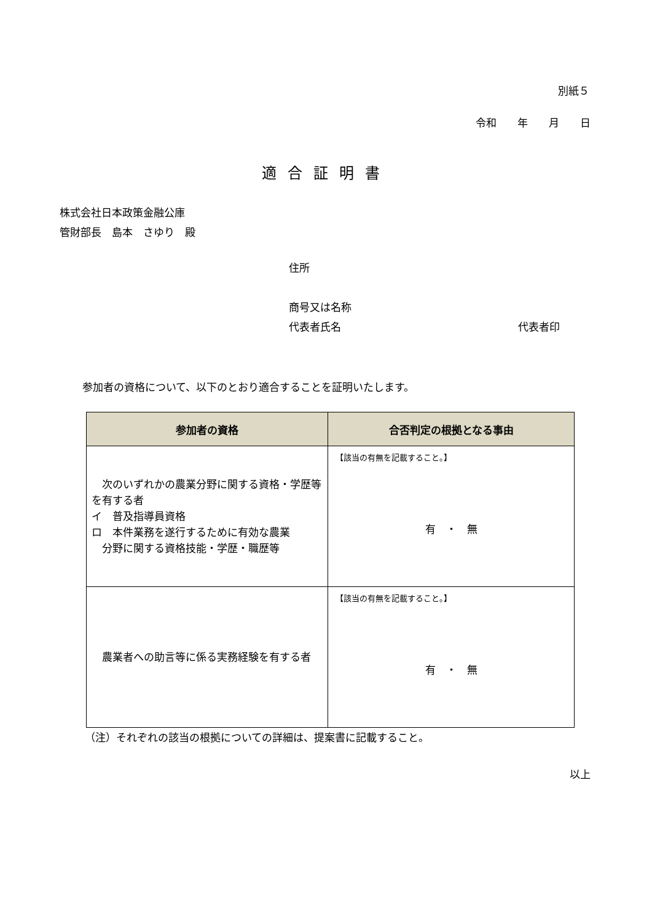別紙５
令和　　年　　月　　日
適合証明書
株式会社日本政策金融公庫
管財部長　島本　さゆり　殿
住所
商号又は名称
代表者氏名 代表者印
参加者の資格について、以下のとおり適合することを証明いたします。
| 参加者の資格 | 合否判定の根拠となる事由 |
| --- | --- |
| 次のいずれかの農業分野に関する資格・学歴等を有する者 イ 普及指導員資格 ロ 本件業務を遂行するために有効な農業 分野に関する資格技能・学歴・職歴等 | 【該当の有無を記載すること。】 有 ・ 無 |
| 農業者への助言等に係る実務経験を有する者 | 【該当の有無を記載すること。】 有 ・ 無 |
（注）それぞれの該当の根拠についての詳細は、提案書に記載すること。
以上